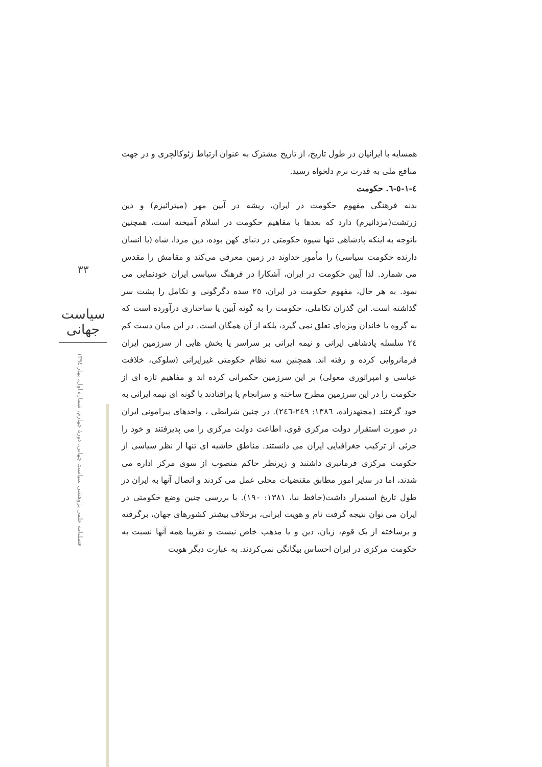همسایه با ایرانیان در طول تاریخ، از تاریخ مشترک به عنوان ارتباط ژئوکالچری و در جهت منافع ملی به قدرت نرم دلخواه رسید.
٤-١-٥-٦. حکومت
بدنه فرهنگی مفهوم حکومت در ایران، ریشه در آیین مهر (میترائیزم) و دین زرتشت(مزدائیزم) دارد که بعدها با مفاهیم حکومت در اسلام آمیخته است، همچنین باتوجه به اینکه پادشاهی تنها شیوه حکومتی در دنیای کهن بوده، دین مزدا، شاه (یا انسان دارنده حکومت سیاسی) را مأمور خداوند در زمین معرفی می‌کند و مقامش را مقدس می شمارد. لذا آیین حکومت در ایران، آشکارا در فرهنگ سیاسی ایران خودنمایی می نمود. به هر حال، مفهوم حکومت در ایران، ٢٥ سده دگرگونی و تکامل را پشت سر گذاشته است. این گذران تکاملی، حکومت را به گونه آیین یا ساختاری درآورده است که به گروه یا خاندان ویژه‌ای تعلق نمی گیرد، بلکه از آن همگان است. در این میان دست کم ٢٤ سلسله پادشاهی ایرانی و نیمه ایرانی بر سراسر یا بخش هایی از سرزمین ایران فرمانروایی کرده و رفته اند. همچنین سه نظام حکومتی غیرایرانی (سلوکی، خلافت عباسی و امپراتوری مغولی) بر این سرزمین حکمرانی کرده اند و مفاهیم تازه ای از حکومت را در این سرزمین مطرح ساخته و سرانجام یا برافتادند یا گونه ای نیمه ایرانی به خود گرفتند (مجتهدزاده، ١٣٨٦: ٢٤٩-٢٤٦). در چنین شرایطی ، واحدهای پیرامونی ایران در صورت استقرار دولت مرکزی قوی، اطاعت دولت مرکزی را می پذیرفتند و خود را جزئی از ترکیب جغرافیایی ایران می دانستند. مناطق حاشیه ای تنها از نظر سیاسی از حکومت مرکزی فرمانبری داشتند و زیرنظر حاکم منصوب از سوی مرکز اداره می شدند، اما در سایر امور مطابق مقتضیات محلی عمل می کردند و اتصال آنها به ایران در طول تاریخ استمرار داشت(حافظ نیا، ١٣٨١: ١٩٠). با بررسی چنین وضع حکومتی در ایران می توان نتیجه گرفت نام و هویت ایرانی، برخلاف بیشتر کشورهای جهان، برگرفته و برساخته از یک قوم، زبان، دین و یا مذهب خاص نیست و تقریبا همه آنها نسبت به حکومت مرکزی در ایران احساس بیگانگی نمی‌کردند. به عبارت دیگر هویت
٣٣
سیاست جهانی
فصلنامه علمی پژوهشی سیاست جهانی، دورهٔ چهارم، شمارهٔ اول، بهار ١٣٩٤